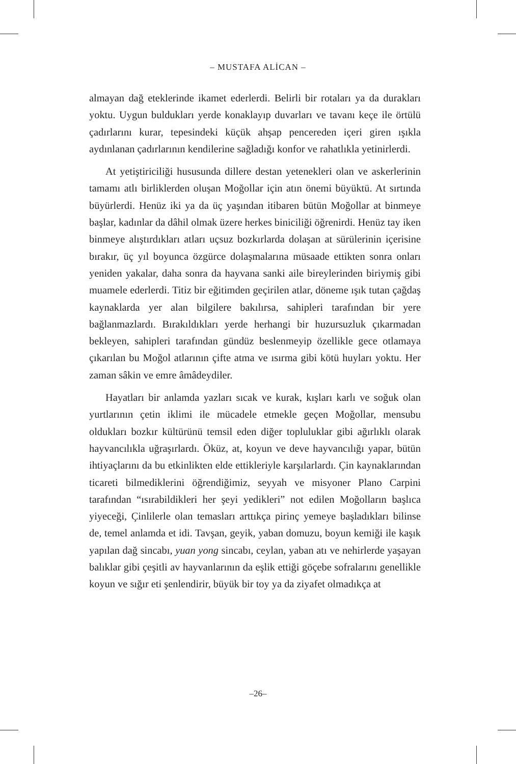– MUSTAFA ALİCAN –
almayan dağ eteklerinde ikamet ederlerdi. Belirli bir rotaları ya da durakları yoktu. Uygun buldukları yerde konaklayıp duvarları ve tavanı keçe ile örtülü çadırlarını kurar, tepesindeki küçük ahşap pencereden içeri giren ışıkla aydınlanan çadırlarının kendilerine sağladığı konfor ve rahatlıkla yetinirlerdi.
At yetiştiriciliği hususunda dillere destan yetenekleri olan ve askerlerinin tamamı atlı birliklerden oluşan Moğollar için atın önemi büyüktü. At sırtında büyürlerdi. Henüz iki ya da üç yaşından itibaren bütün Moğollar at binmeye başlar, kadınlar da dâhil olmak üzere herkes biniciliği öğrenirdi. Henüz tay iken binmeye alıştırdıkları atları uçsuz bozkırlarda dolaşan at sürülerinin içerisine bırakır, üç yıl boyunca özgürce dolaşmalarına müsaade ettikten sonra onları yeniden yakalar, daha sonra da hayvana sanki aile bireylerinden biriymiş gibi muamele ederlerdi. Titiz bir eğitimden geçirilen atlar, döneme ışık tutan çağdaş kaynaklarda yer alan bilgilere bakılırsa, sahipleri tarafından bir yere bağlanmazlardı. Bırakıldıkları yerde herhangi bir huzursuzluk çıkarmadan bekleyen, sahipleri tarafından gündüz beslenmeyip özellikle gece otlamaya çıkarılan bu Moğol atlarının çifte atma ve ısırma gibi kötü huyları yoktu. Her zaman sâkin ve emre âmâdeydiler.
Hayatları bir anlamda yazları sıcak ve kurak, kışları karlı ve soğuk olan yurtlarının çetin iklimi ile mücadele etmekle geçen Moğollar, mensubu oldukları bozkır kültürünü temsil eden diğer topluluklar gibi ağırlıklı olarak hayvancılıkla uğraşırlardı. Öküz, at, koyun ve deve hayvancılığı yapar, bütün ihtiyaçlarını da bu etkinlikten elde ettikleriyle karşılarlardı. Çin kaynaklarından ticareti bilmediklerini öğrendiğimiz, seyyah ve misyoner Plano Carpini tarafından “ısırabildikleri her şeyi yedikleri” not edilen Moğolların başlıca yiyeceği, Çinlilerle olan temasları arttıkça pirinç yemeye başladıkları bilinse de, temel anlamda et idi. Tavşan, geyik, yaban domuzu, boyun kemiği ile kaşık yapılan dağ sincabı, yuan yong sincabı, ceylan, yaban atı ve nehirlerde yaşayan balıklar gibi çeşitli av hayvanlarının da eşlik ettiği göçebe sofralarını genellikle koyun ve sığır eti şenlendirir, büyük bir toy ya da ziyafet olmadıkça at
–26–